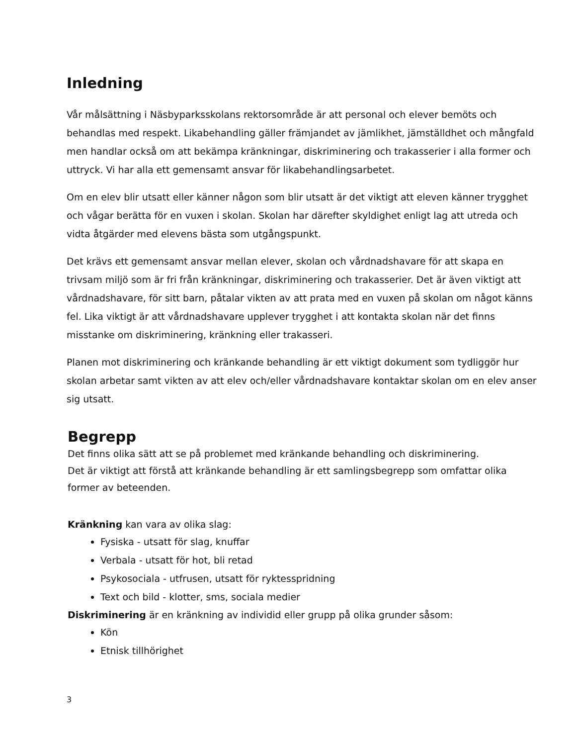Inledning
Vår målsättning i Näsbyparksskolans rektorsområde är att personal och elever bemöts och behandlas med respekt. Likabehandling gäller främjandet av jämlikhet, jämställdhet och mångfald men handlar också om att bekämpa kränkningar, diskriminering och trakasserier i alla former och uttryck. Vi har alla ett gemensamt ansvar för likabehandlingsarbetet.
Om en elev blir utsatt eller känner någon som blir utsatt är det viktigt att eleven känner trygghet och vågar berätta för en vuxen i skolan. Skolan har därefter skyldighet enligt lag att utreda och vidta åtgärder med elevens bästa som utgångspunkt.
Det krävs ett gemensamt ansvar mellan elever, skolan och vårdnadshavare för att skapa en trivsam miljö som är fri från kränkningar, diskriminering och trakasserier. Det är även viktigt att vårdnadshavare, för sitt barn, påtalar vikten av att prata med en vuxen på skolan om något känns fel. Lika viktigt är att vårdnadshavare upplever trygghet i att kontakta skolan när det finns misstanke om diskriminering, kränkning eller trakasseri.
Planen mot diskriminering och kränkande behandling är ett viktigt dokument som tydliggör hur skolan arbetar samt vikten av att elev och/eller vårdnadshavare kontaktar skolan om en elev anser sig utsatt.
Begrepp
Det finns olika sätt att se på problemet med kränkande behandling och diskriminering.
Det är viktigt att förstå att kränkande behandling är ett samlingsbegrepp som omfattar olika former av beteenden.
Kränkning kan vara av olika slag:
Fysiska - utsatt för slag, knuffar
Verbala - utsatt för hot, bli retad
Psykosociala - utfrusen, utsatt för ryktesspridning
Text och bild - klotter, sms, sociala medier
Diskriminering är en kränkning av individid eller grupp på olika grunder såsom:
Kön
Etnisk tillhörighet
3